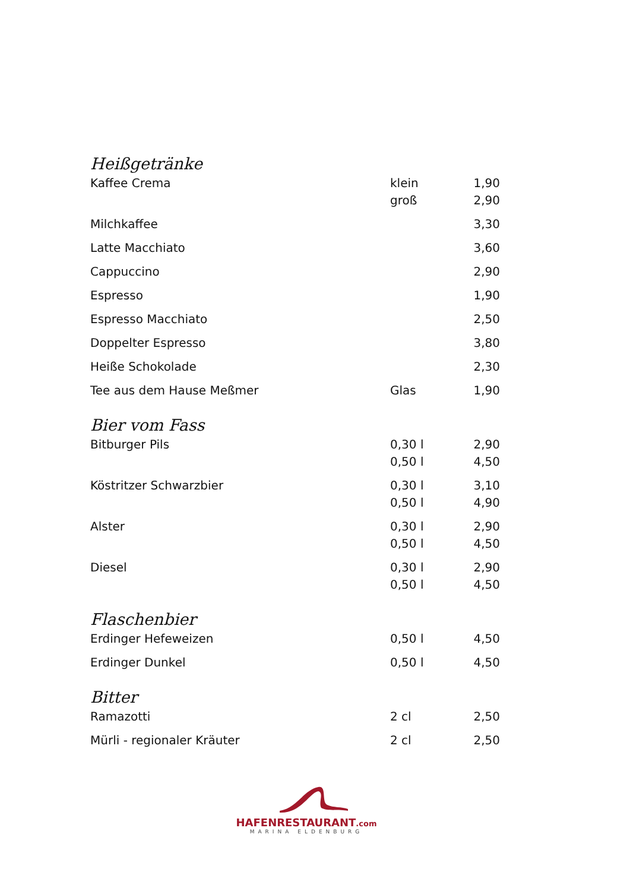Heißgetränke
| Kaffee Crema | klein | 1,90 |
| | groß | 2,90 |
| Milchkaffee | | 3,30 |
| Latte Macchiato | | 3,60 |
| Cappuccino | | 2,90 |
| Espresso | | 1,90 |
| Espresso Macchiato | | 2,50 |
| Doppelter Espresso | | 3,80 |
| Heiße Schokolade | | 2,30 |
| Tee aus dem Hause Meßmer | Glas | 1,90 |
Bier vom Fass
| Bitburger Pils | 0,30 l | 2,90 |
| | 0,50 l | 4,50 |
| Köstritzer Schwarzbier | 0,30 l | 3,10 |
| | 0,50 l | 4,90 |
| Alster | 0,30 l | 2,90 |
| | 0,50 l | 4,50 |
| Diesel | 0,30 l | 2,90 |
| | 0,50 l | 4,50 |
Flaschenbier
| Erdinger Hefeweizen | 0,50 l | 4,50 |
| Erdinger Dunkel | 0,50 l | 4,50 |
Bitter
| Ramazotti | 2 cl | 2,50 |
| Mürli - regionaler Kräuter | 2 cl | 2,50 |
HAFENRESTAURANT.com
MARINA ELDENBURG